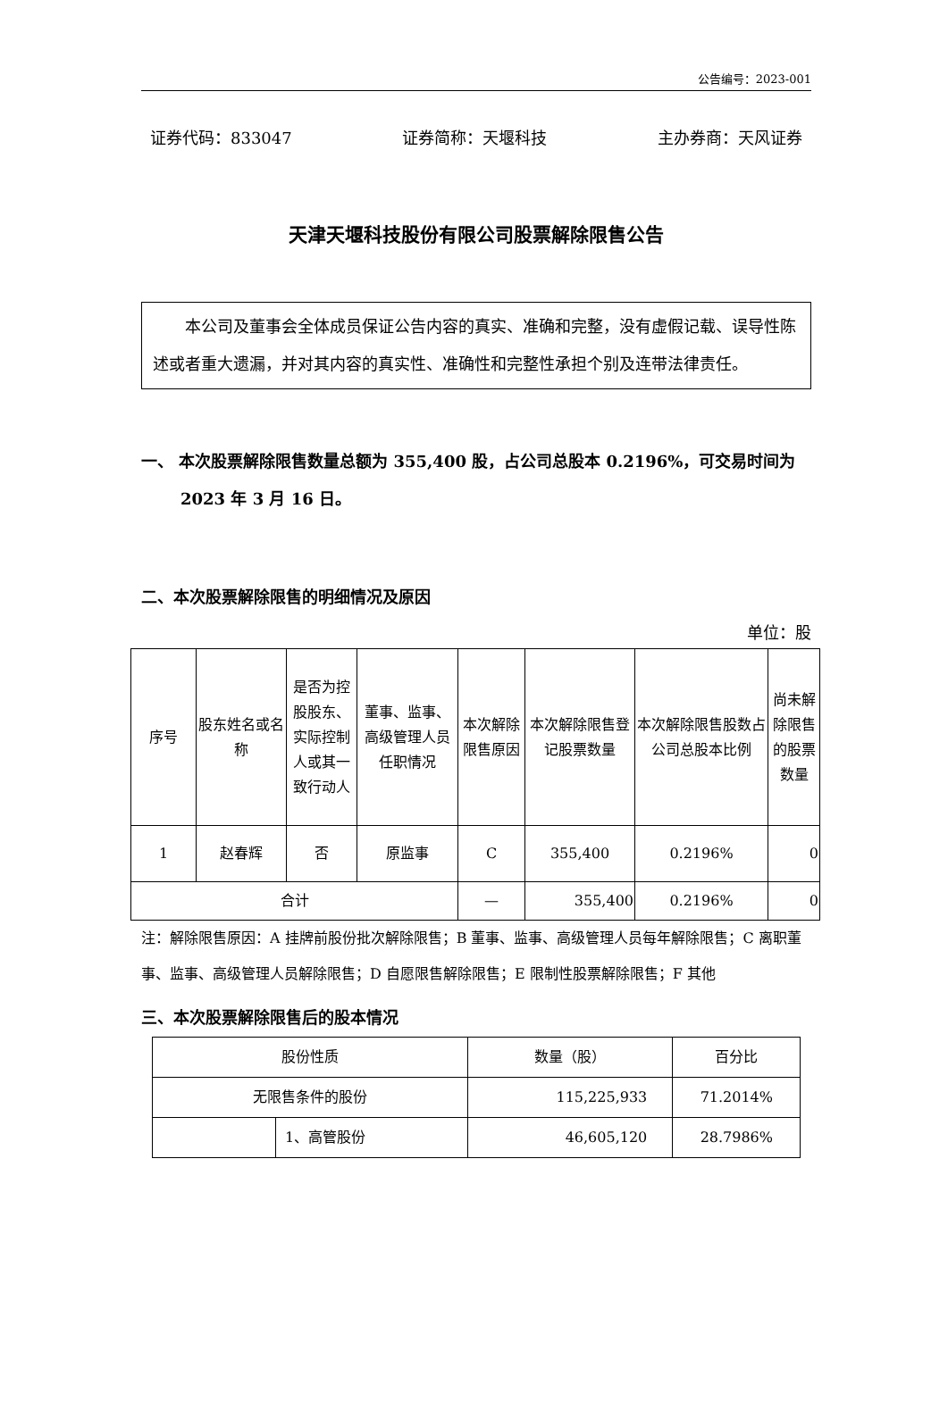公告编号：2023-001
证券代码：833047 证券简称：天堰科技 主办券商：天风证券
天津天堰科技股份有限公司股票解除限售公告
本公司及董事会全体成员保证公告内容的真实、准确和完整，没有虚假记载、误导性陈述或者重大遗漏，并对其内容的真实性、准确性和完整性承担个别及连带法律责任。
一、 本次股票解除限售数量总额为 355,400 股，占公司总股本 0.2196%，可交易时间为 2023 年 3 月 16 日。
二、本次股票解除限售的明细情况及原因
单位：股
| 序号 | 股东姓名或名称 | 是否为控股股东、实际控制人或其一致行动人 | 董事、监事、高级管理人员任职情况 | 本次解除限售原因 | 本次解除限售登记股票数量 | 本次解除限售股数占公司总股本比例 | 尚未解除限售的股票数量 |
| --- | --- | --- | --- | --- | --- | --- | --- |
| 1 | 赵春辉 | 否 | 原监事 | C | 355,400 | 0.2196% | 0 |
| 合计 | | | | — | 355,400 | 0.2196% | 0 |
注：解除限售原因：A 挂牌前股份批次解除限售；B 董事、监事、高级管理人员每年解除限售；C 离职董事、监事、高级管理人员解除限售；D 自愿限售解除限售；E 限制性股票解除限售；F 其他
三、本次股票解除限售后的股本情况
| 股份性质 | | 数量（股） | 百分比 |
| --- | --- | --- | --- |
| 无限售条件的股份 | | 115,225,933 | 71.2014% |
| | 1、高管股份 | 46,605,120 | 28.7986% |